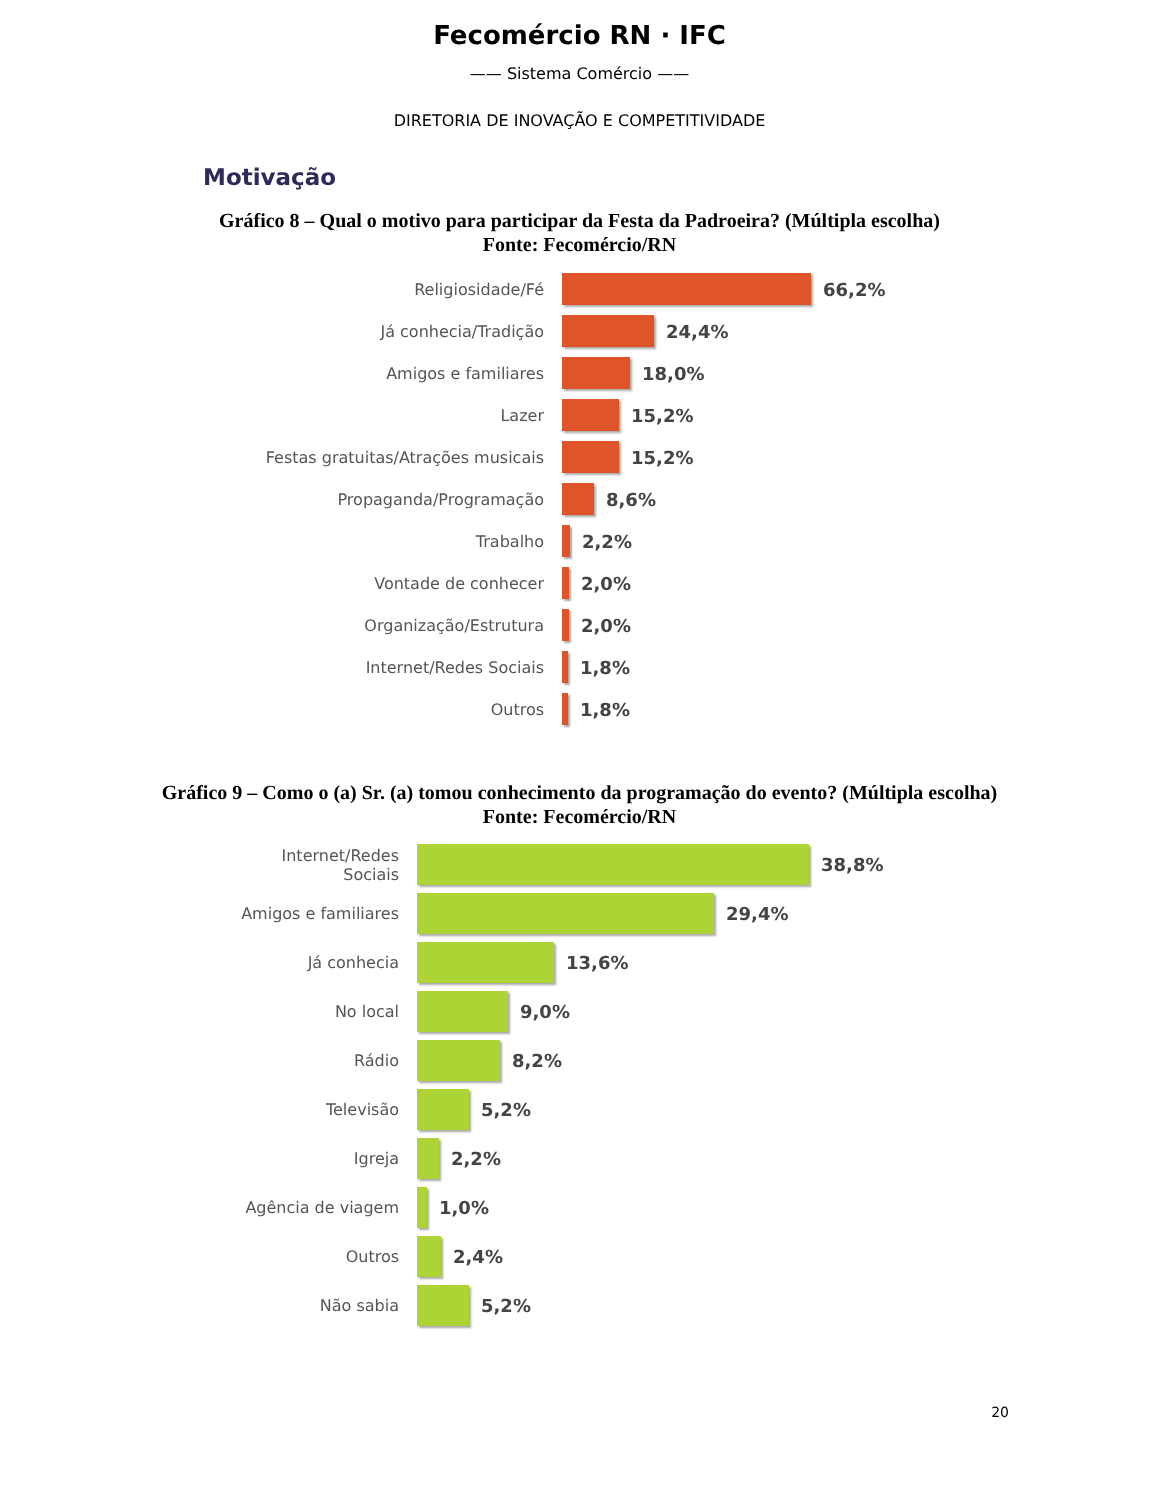Fecomércio RN · IFC
—— Sistema Comércio ——
DIRETORIA DE INOVAÇÃO E COMPETITIVIDADE
Motivação
Gráfico 8 – Qual o motivo para participar da Festa da Padroeira? (Múltipla escolha)
Fonte: Fecomércio/RN
Religiosidade/Fé 66,2%
Já conhecia/Tradição 24,4%
Amigos e familiares 18,0%
Lazer 15,2%
Festas gratuitas/Atrações musicais 15,2%
Propaganda/Programação 8,6%
Trabalho 2,2%
Vontade de conhecer 2,0%
Organização/Estrutura 2,0%
Internet/Redes Sociais 1,8%
Outros 1,8%
Gráfico 9 – Como o (a) Sr. (a) tomou conhecimento da programação do evento? (Múltipla escolha)
Fonte: Fecomércio/RN
Internet/Redes
Sociais
38,8%
Amigos e familiares 29,4%
Já conhecia 13,6%
No local 9,0%
Rádio 8,2%
Televisão 5,2%
Igreja 2,2%
Agência de viagem 1,0%
Outros 2,4%
Não sabia 5,2%
20